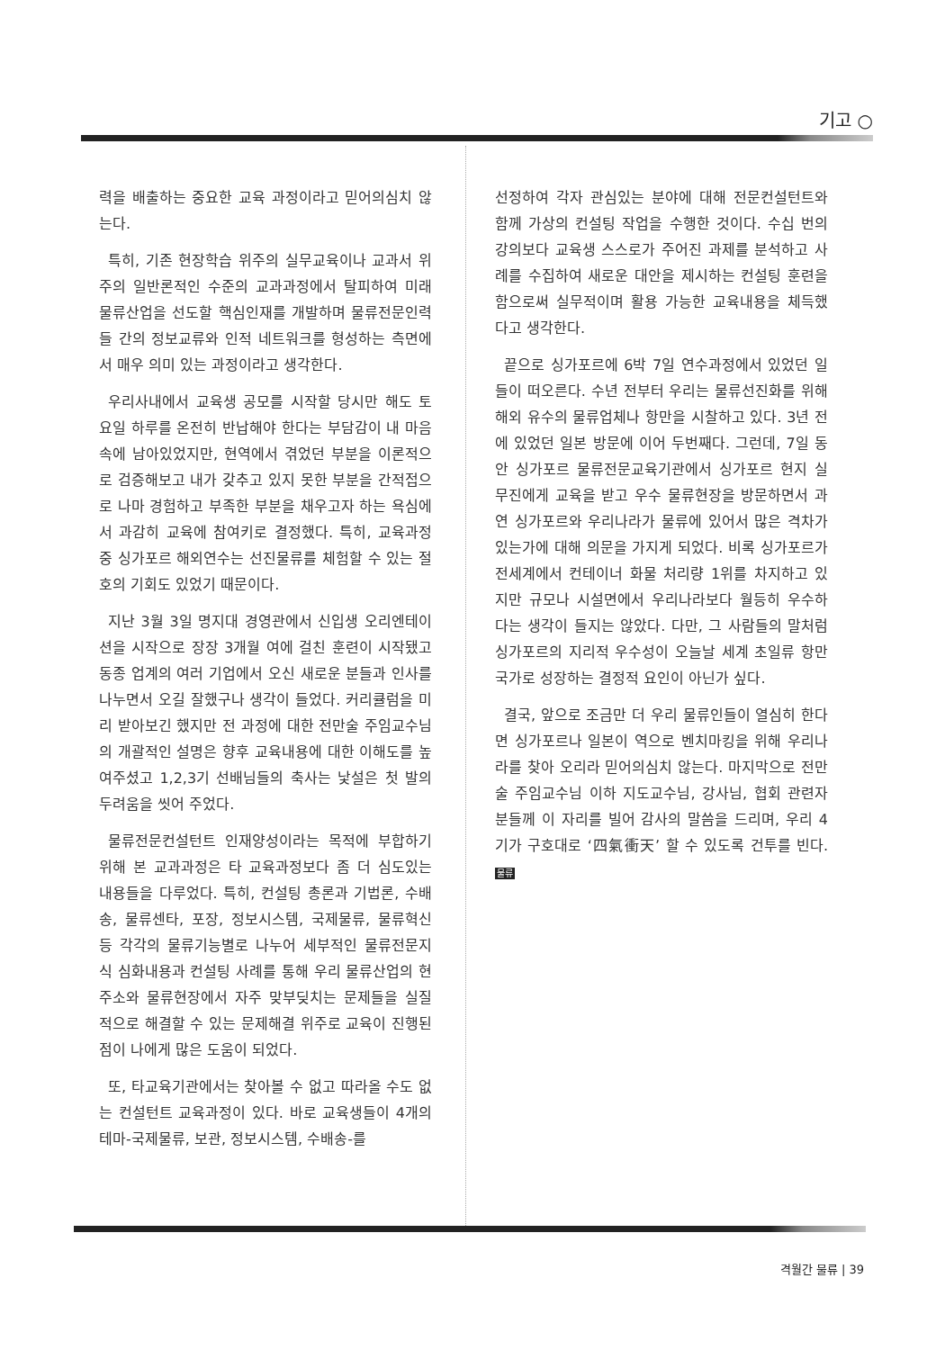기고 ○
력을 배출하는 중요한 교육 과정이라고 믿어의심치 않는다.
특히, 기존 현장학습 위주의 실무교육이나 교과서 위주의 일반론적인 수준의 교과과정에서 탈피하여 미래 물류산업을 선도할 핵심인재를 개발하며 물류전문인력들 간의 정보교류와 인적 네트워크를 형성하는 측면에서 매우 의미 있는 과정이라고 생각한다.
우리사내에서 교육생 공모를 시작할 당시만 해도 토요일 하루를 온전히 반납해야 한다는 부담감이 내 마음속에 남아있었지만, 현역에서 겪었던 부분을 이론적으로 검증해보고 내가 갖추고 있지 못한 부분을 간적접으로 나마 경험하고 부족한 부분을 채우고자 하는 욕심에서 과감히 교육에 참여키로 결정했다. 특히, 교육과정중 싱가포르 해외연수는 선진물류를 체험할 수 있는 절호의 기회도 있었기 때문이다.
지난 3월 3일 명지대 경영관에서 신입생 오리엔테이션을 시작으로 장장 3개월 여에 걸친 훈련이 시작됐고 동종 업계의 여러 기업에서 오신 새로운 분들과 인사를 나누면서 오길 잘했구나 생각이 들었다. 커리큘럼을 미리 받아보긴 했지만 전 과정에 대한 전만술 주임교수님의 개괄적인 설명은 향후 교육내용에 대한 이해도를 높여주셨고 1,2,3기 선배님들의 축사는 낯설은 첫 발의 두려움을 씻어 주었다.
물류전문컨설턴트 인재양성이라는 목적에 부합하기 위해 본 교과과정은 타 교육과정보다 좀 더 심도있는 내용들을 다루었다. 특히, 컨설팅 총론과 기법론, 수배송, 물류센타, 포장, 정보시스템, 국제물류, 물류혁신 등 각각의 물류기능별로 나누어 세부적인 물류전문지식 심화내용과 컨설팅 사례를 통해 우리 물류산업의 현주소와 물류현장에서 자주 맞부딪치는 문제들을 실질적으로 해결할 수 있는 문제해결 위주로 교육이 진행된 점이 나에게 많은 도움이 되었다.
또, 타교육기관에서는 찾아볼 수 없고 따라올 수도 없는 컨설턴트 교육과정이 있다. 바로 교육생들이 4개의 테마-국제물류, 보관, 정보시스템, 수배송-를
선정하여 각자 관심있는 분야에 대해 전문컨설턴트와 함께 가상의 컨설팅 작업을 수행한 것이다. 수십 번의 강의보다 교육생 스스로가 주어진 과제를 분석하고 사례를 수집하여 새로운 대안을 제시하는 컨설팅 훈련을 함으로써 실무적이며 활용 가능한 교육내용을 체득했다고 생각한다.
끝으로 싱가포르에 6박 7일 연수과정에서 있었던 일들이 떠오른다. 수년 전부터 우리는 물류선진화를 위해 해외 유수의 물류업체나 항만을 시찰하고 있다. 3년 전에 있었던 일본 방문에 이어 두번째다. 그런데, 7일 동안 싱가포르 물류전문교육기관에서 싱가포르 현지 실무진에게 교육을 받고 우수 물류현장을 방문하면서 과연 싱가포르와 우리나라가 물류에 있어서 많은 격차가 있는가에 대해 의문을 가지게 되었다. 비록 싱가포르가 전세계에서 컨테이너 화물 처리량 1위를 차지하고 있지만 규모나 시설면에서 우리나라보다 월등히 우수하다는 생각이 들지는 않았다. 다만, 그 사람들의 말처럼 싱가포르의 지리적 우수성이 오늘날 세계 초일류 항만국가로 성장하는 결정적 요인이 아닌가 싶다.
결국, 앞으로 조금만 더 우리 물류인들이 열심히 한다면 싱가포르나 일본이 역으로 벤치마킹을 위해 우리나라를 찾아 오리라 믿어의심치 않는다. 마지막으로 전만술 주임교수님 이하 지도교수님, 강사님, 협회 관련자 분들께 이 자리를 빌어 감사의 말씀을 드리며, 우리 4기가 구호대로 ‘四氣衝天’ 할 수 있도록 건투를 빈다. 물류
격월간 물류 | 39